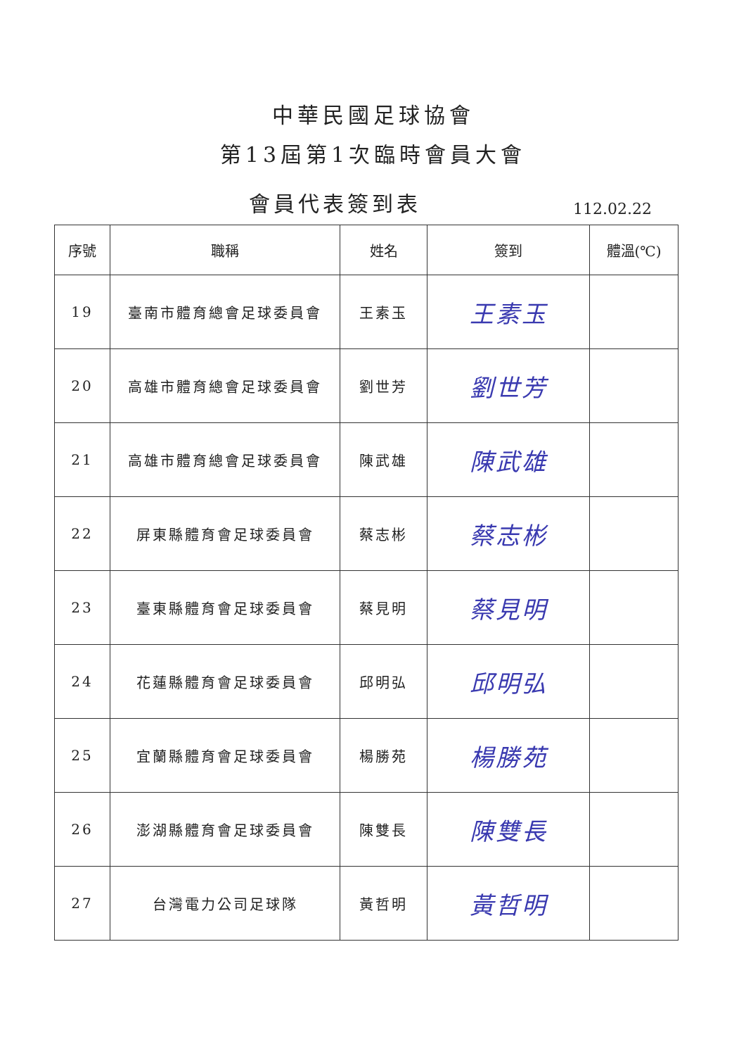中華民國足球協會
第13屆第1次臨時會員大會
會員代表簽到表
112.02.22
| 序號 | 職稱 | 姓名 | 簽到 | 體溫(℃) |
| --- | --- | --- | --- | --- |
| 19 | 臺南市體育總會足球委員會 | 王素玉 | 王素玉 | |
| 20 | 高雄市體育總會足球委員會 | 劉世芳 | 劉世芳 | |
| 21 | 高雄市體育總會足球委員會 | 陳武雄 | 陳武雄 | |
| 22 | 屏東縣體育會足球委員會 | 蔡志彬 | 蔡志彬 | |
| 23 | 臺東縣體育會足球委員會 | 蔡見明 | 蔡見明 | |
| 24 | 花蓮縣體育會足球委員會 | 邱明弘 | 邱明弘 | |
| 25 | 宜蘭縣體育會足球委員會 | 楊勝苑 | 楊勝苑 | |
| 26 | 澎湖縣體育會足球委員會 | 陳雙長 | 陳雙長 | |
| 27 | 台灣電力公司足球隊 | 黃哲明 | 黃哲明 | |